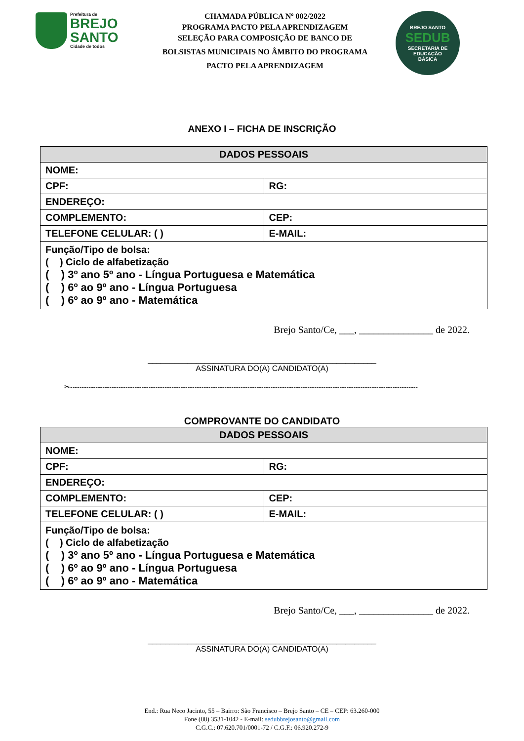Prefeitura de
BREJO
SANTO
Cidade de todos
CHAMADA PÚBLICA Nº 002/2022
PROGRAMA PACTO PELA APRENDIZAGEM
SELEÇÃO PARA COMPOSIÇÃO DE BANCO DE
BOLSISTAS MUNICIPAIS NO ÂMBITO DO PROGRAMA
PACTO PELA APRENDIZAGEM
BREJO SANTO
SEDUB
SECRETARIA DE
EDUCAÇÃO
BÁSICA
ANEXO I – FICHA DE INSCRIÇÃO
| DADOS PESSOAIS | |
| --- | --- |
| NOME: | |
| CPF: | RG: |
| ENDEREÇO: | |
| COMPLEMENTO: | CEP: |
| TELEFONE CELULAR: ( ) | E-MAIL: |
| Função/Tipo de bolsa: ( ) Ciclo de alfabetização ( ) 3º ano 5º ano - Língua Portuguesa e Matemática ( ) 6º ao 9º ano - Língua Portuguesa ( ) 6º ao 9º ano - Matemática | |
Brejo Santo/Ce, ___, _______________ de 2022.
____________________________________________________
ASSINATURA DO(A) CANDIDATO(A)
✂-------------------------------------------------------------------------------------------------------------------------------------------------------
COMPROVANTE DO CANDIDATO
| DADOS PESSOAIS | |
| --- | --- |
| NOME: | |
| CPF: | RG: |
| ENDEREÇO: | |
| COMPLEMENTO: | CEP: |
| TELEFONE CELULAR: ( ) | E-MAIL: |
| Função/Tipo de bolsa: ( ) Ciclo de alfabetização ( ) 3º ano 5º ano - Língua Portuguesa e Matemática ( ) 6º ao 9º ano - Língua Portuguesa ( ) 6º ao 9º ano - Matemática | |
Brejo Santo/Ce, ___, _______________ de 2022.
____________________________________________________
ASSINATURA DO(A) CANDIDATO(A)
End.: Rua Neco Jacinto, 55 – Bairro: São Francisco – Brejo Santo – CE – CEP: 63.260-000
Fone (88) 3531-1042 - E-mail: sedubbrejosanto@gmail.com
C.G.C.: 07.620.701/0001-72 / C.G.F.: 06.920.272-9